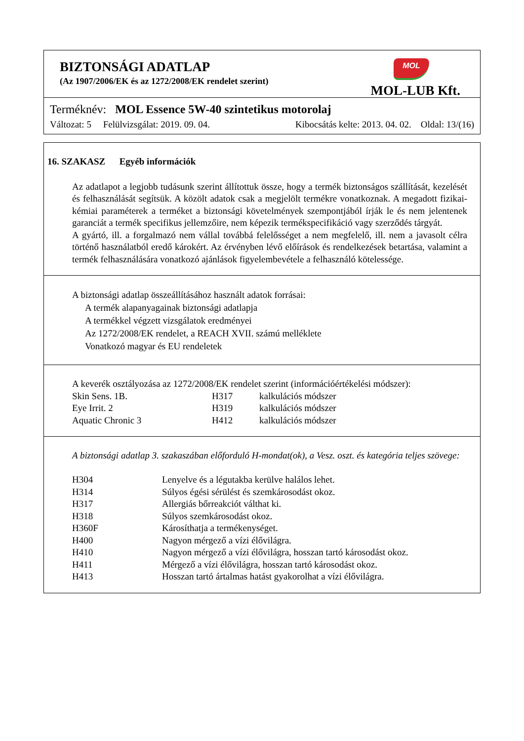BIZTONSÁGI ADATLAP
(Az 1907/2006/EK és az 1272/2008/EK rendelet szerint)
MOL
MOL-LUB Kft.
Terméknév: MOL Essence 5W-40 szintetikus motorolaj
Változat: 5 Felülvizsgálat: 2019. 09. 04. Kibocsátás kelte: 2013. 04. 02. Oldal: 13/(16)
16. SZAKASZ Egyéb információk
Az adatlapot a legjobb tudásunk szerint állítottuk össze, hogy a termék biztonságos szállítását, kezelését és felhasználását segítsük. A közölt adatok csak a megjelölt termékre vonatkoznak. A megadott fizikai-kémiai paraméterek a terméket a biztonsági követelmények szempontjából írják le és nem jelentenek garanciát a termék specifikus jellemzőire, nem képezik termékspecifikáció vagy szerződés tárgyát.
A gyártó, ill. a forgalmazó nem vállal továbbá felelősséget a nem megfelelő, ill. nem a javasolt célra történő használatból eredő károkért. Az érvényben lévő előírások és rendelkezések betartása, valamint a termék felhasználására vonatkozó ajánlások figyelembevétele a felhasználó kötelessége.
A biztonsági adatlap összeállításához használt adatok forrásai:
A termék alapanyagainak biztonsági adatlapja
A termékkel végzett vizsgálatok eredményei
Az 1272/2008/EK rendelet, a REACH XVII. számú melléklete
Vonatkozó magyar és EU rendeletek
A keverék osztályozása az 1272/2008/EK rendelet szerint (információértékelési módszer):
| Skin Sens. 1B. | H317 | kalkulációs módszer |
| Eye Irrit. 2 | H319 | kalkulációs módszer |
| Aquatic Chronic 3 | H412 | kalkulációs módszer |
A biztonsági adatlap 3. szakaszában előforduló H-mondat(ok), a Vesz. oszt. és kategória teljes szövege:
| H304 | Lenyelve és a légutakba kerülve halálos lehet. |
| H314 | Súlyos égési sérülést és szemkárosodást okoz. |
| H317 | Allergiás bőrreakciót válthat ki. |
| H318 | Súlyos szemkárosodást okoz. |
| H360F | Károsíthatja a termékenységet. |
| H400 | Nagyon mérgező a vízi élővilágra. |
| H410 | Nagyon mérgező a vízi élővilágra, hosszan tartó károsodást okoz. |
| H411 | Mérgező a vízi élővilágra, hosszan tartó károsodást okoz. |
| H413 | Hosszan tartó ártalmas hatást gyakorolhat a vízi élővilágra. |